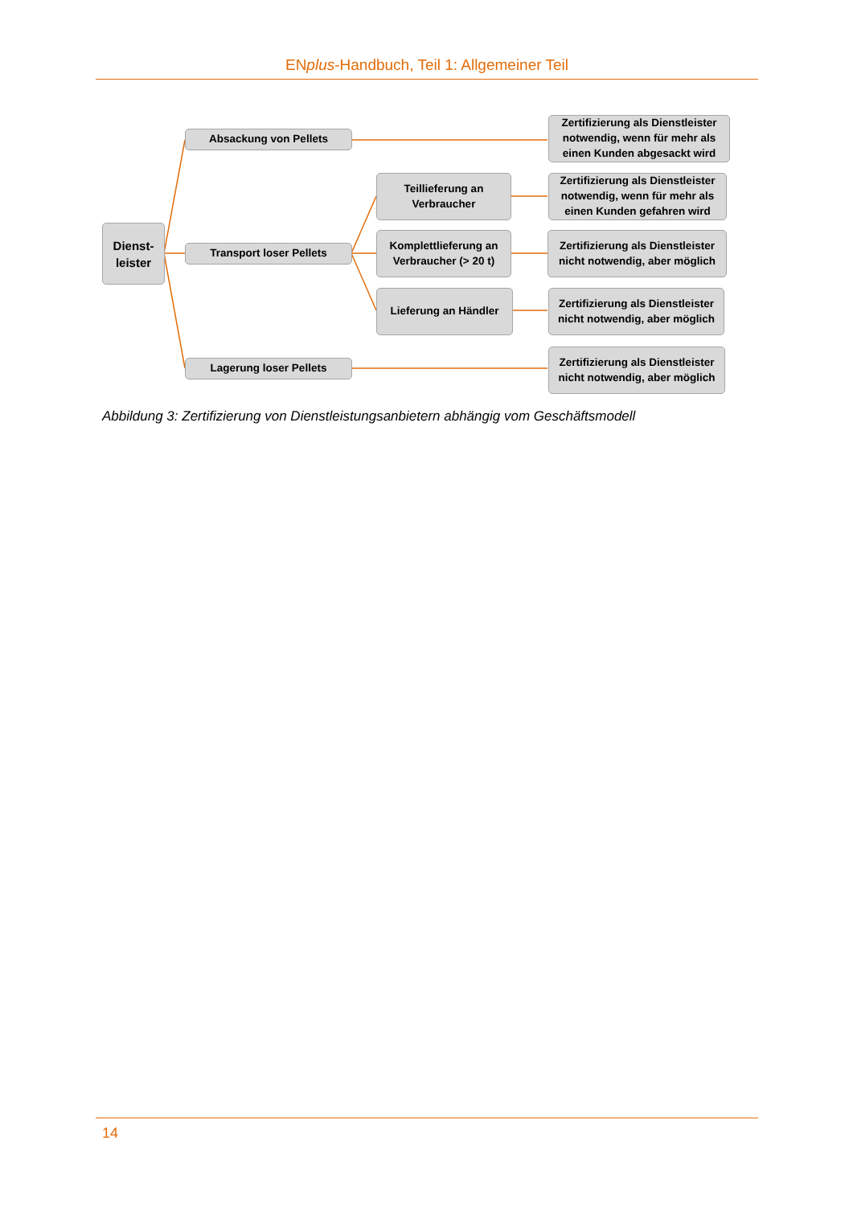ENplus-Handbuch, Teil 1: Allgemeiner Teil
Dienst-
leister
Absackung von Pellets
Transport loser Pellets
Lagerung loser Pellets
Teillieferung an
Verbraucher
Komplettlieferung an
Verbraucher (> 20 t)
Lieferung an Händler
Zertifizierung als Dienstleister notwendig, wenn für mehr als einen Kunden abgesackt wird
Zertifizierung als Dienstleister notwendig, wenn für mehr als einen Kunden gefahren wird
Zertifizierung als Dienstleister nicht notwendig, aber möglich
Zertifizierung als Dienstleister nicht notwendig, aber möglich
Zertifizierung als Dienstleister nicht notwendig, aber möglich
Abbildung 3: Zertifizierung von Dienstleistungsanbietern abhängig vom Geschäftsmodell
14